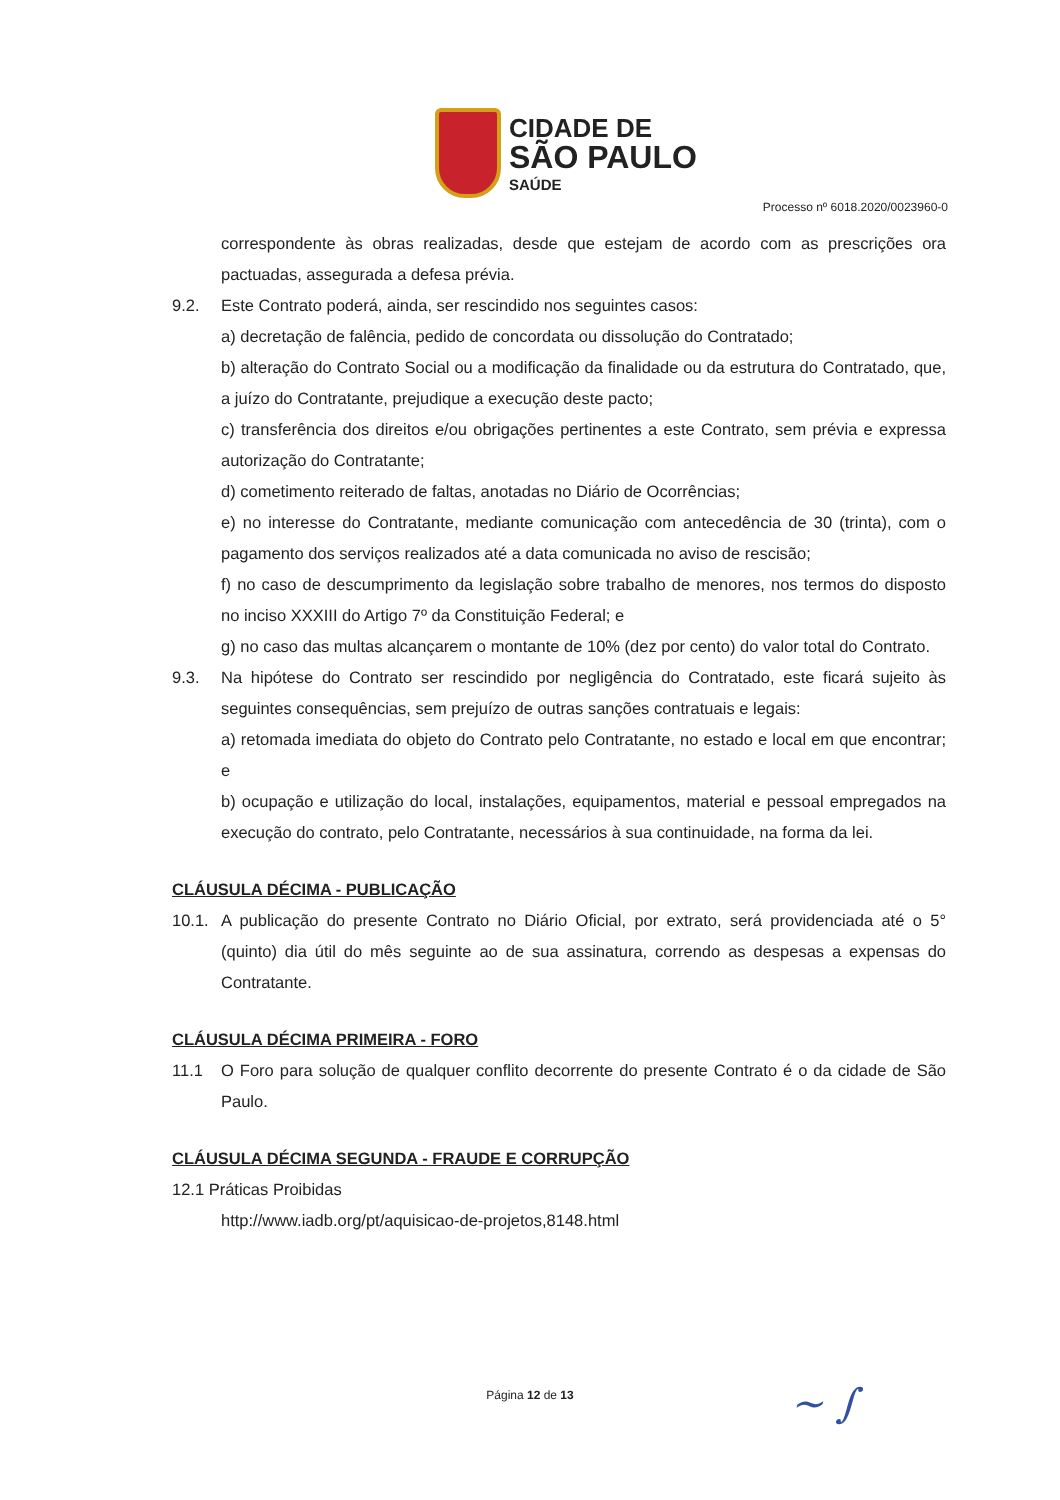CIDADE DE
SÃO PAULO
SAÚDE
Processo nº 6018.2020/0023960-0
correspondente às obras realizadas, desde que estejam de acordo com as prescrições ora pactuadas, assegurada a defesa prévia.
9.2. Este Contrato poderá, ainda, ser rescindido nos seguintes casos:
a) decretação de falência, pedido de concordata ou dissolução do Contratado;
b) alteração do Contrato Social ou a modificação da finalidade ou da estrutura do Contratado, que, a juízo do Contratante, prejudique a execução deste pacto;
c) transferência dos direitos e/ou obrigações pertinentes a este Contrato, sem prévia e expressa autorização do Contratante;
d) cometimento reiterado de faltas, anotadas no Diário de Ocorrências;
e) no interesse do Contratante, mediante comunicação com antecedência de 30 (trinta), com o pagamento dos serviços realizados até a data comunicada no aviso de rescisão;
f) no caso de descumprimento da legislação sobre trabalho de menores, nos termos do disposto no inciso XXXIII do Artigo 7º da Constituição Federal; e
g) no caso das multas alcançarem o montante de 10% (dez por cento) do valor total do Contrato.
9.3. Na hipótese do Contrato ser rescindido por negligência do Contratado, este ficará sujeito às seguintes consequências, sem prejuízo de outras sanções contratuais e legais:
a) retomada imediata do objeto do Contrato pelo Contratante, no estado e local em que encontrar; e
b) ocupação e utilização do local, instalações, equipamentos, material e pessoal empregados na execução do contrato, pelo Contratante, necessários à sua continuidade, na forma da lei.
CLÁUSULA DÉCIMA - PUBLICAÇÃO
10.1.
A publicação do presente Contrato no Diário Oficial, por extrato, será providenciada até o 5° (quinto) dia útil do mês seguinte ao de sua assinatura, correndo as despesas a expensas do Contratante.
CLÁUSULA DÉCIMA PRIMEIRA - FORO
11.1 O Foro para solução de qualquer conflito decorrente do presente Contrato é o da cidade de São Paulo.
CLÁUSULA DÉCIMA SEGUNDA - FRAUDE E CORRUPÇÃO
12.1 Práticas Proibidas
http://www.iadb.org/pt/aquisicao-de-projetos,8148.html
Página 12 de 13 ~ ∫